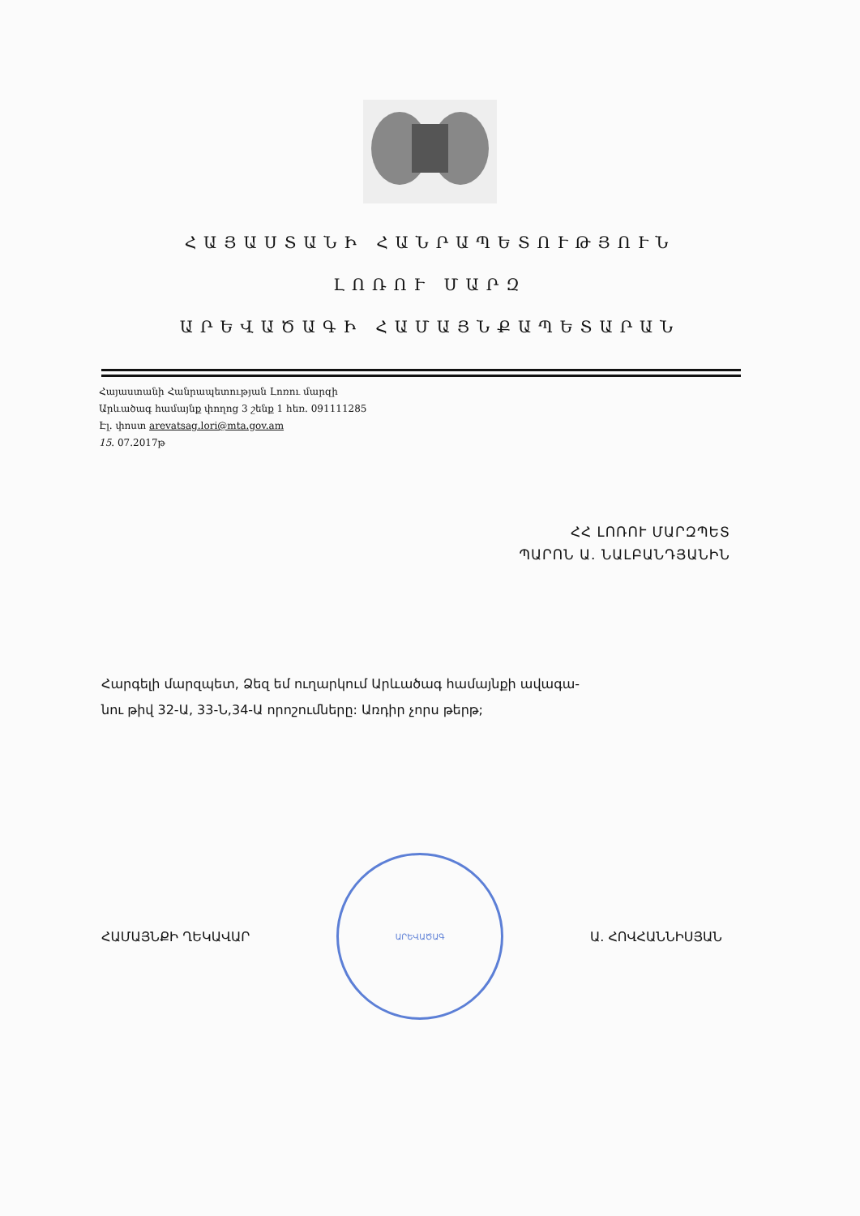ՀԱՅԱՍՏԱՆԻ ՀԱՆՐԱՊԵՏՈՒԹՅՈՒՆ
ԼՈՌՈՒ ՄԱՐԶ
ԱՐԵՎԱԾԱԳԻ ՀԱՄԱՅՆՔԱՊԵՏԱՐԱՆ
Հայաստանի Հանրապետության Լոռու մարզի
Արևածագ համայնք փողոց 3 շենք 1 հեռ. 091111285
Էլ. փոստ arevatsag.lori@mta.gov.am
15. 07.2017թ
ՀՀ ԼՈՌՈՒ ՄԱՐԶՊԵՏ
ՊԱՐՈՆ Ա. ՆԱԼԲԱՆԴՅԱՆԻՆ
Հարգելի մարզպետ, Ձեզ եմ ուղարկում Արևածագ համայնքի ավագա-
նու թիվ 32-Ա, 33-Ն,34-Ա որոշումները: Առդիր չորս թերթ;
ՀԱՄԱՅՆՔԻ ՂԵԿԱՎԱՐ
ԱՐԵՎԱԾԱԳ
Ա. ՀՈՎՀԱՆՆԻՍՅԱՆ